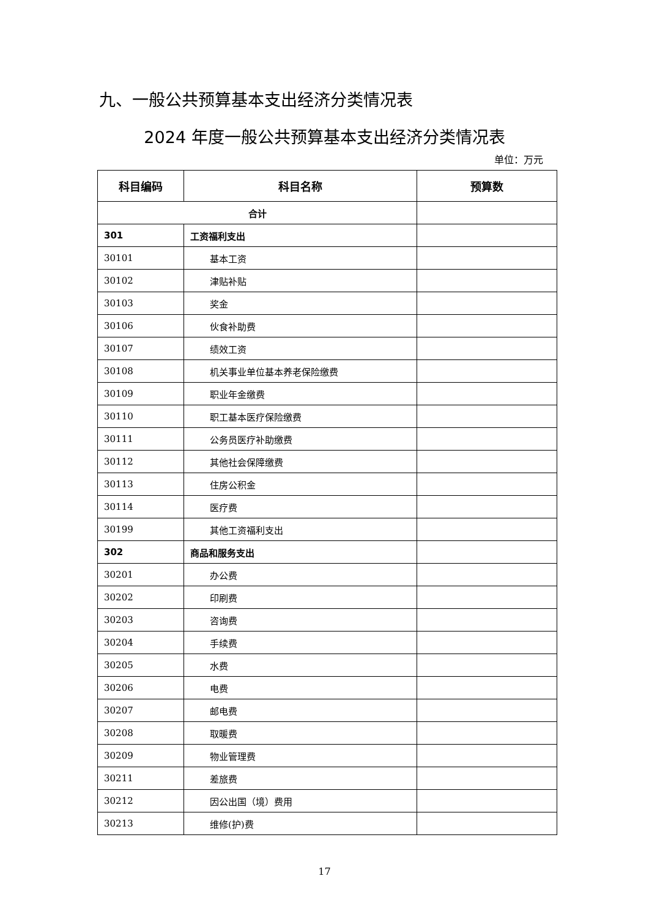九、一般公共预算基本支出经济分类情况表
2024 年度一般公共预算基本支出经济分类情况表
单位：万元
| 科目编码 | 科目名称 | 预算数 |
| --- | --- | --- |
| 合计 | | |
| 301 | 工资福利支出 | |
| 30101 | 基本工资 | |
| 30102 | 津贴补贴 | |
| 30103 | 奖金 | |
| 30106 | 伙食补助费 | |
| 30107 | 绩效工资 | |
| 30108 | 机关事业单位基本养老保险缴费 | |
| 30109 | 职业年金缴费 | |
| 30110 | 职工基本医疗保险缴费 | |
| 30111 | 公务员医疗补助缴费 | |
| 30112 | 其他社会保障缴费 | |
| 30113 | 住房公积金 | |
| 30114 | 医疗费 | |
| 30199 | 其他工资福利支出 | |
| 302 | 商品和服务支出 | |
| 30201 | 办公费 | |
| 30202 | 印刷费 | |
| 30203 | 咨询费 | |
| 30204 | 手续费 | |
| 30205 | 水费 | |
| 30206 | 电费 | |
| 30207 | 邮电费 | |
| 30208 | 取暖费 | |
| 30209 | 物业管理费 | |
| 30211 | 差旅费 | |
| 30212 | 因公出国（境）费用 | |
| 30213 | 维修(护)费 | |
17